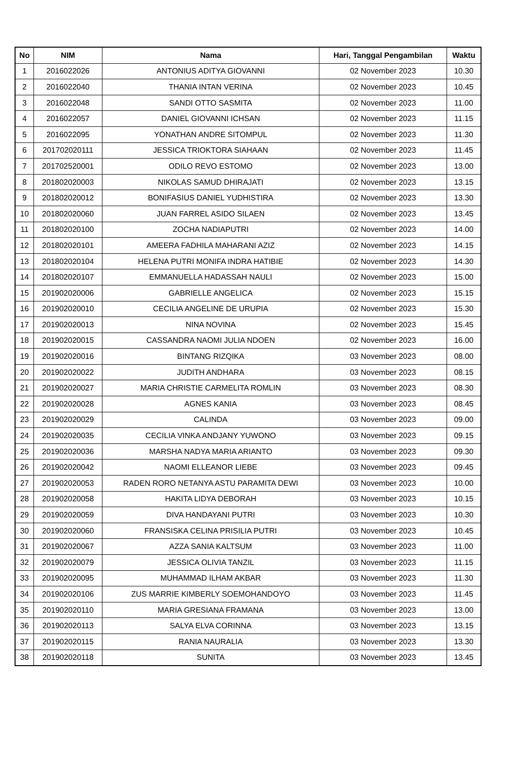| No | NIM | Nama | Hari, Tanggal Pengambilan | Waktu |
| --- | --- | --- | --- | --- |
| 1 | 2016022026 | ANTONIUS ADITYA GIOVANNI | 02 November 2023 | 10.30 |
| 2 | 2016022040 | THANIA INTAN VERINA | 02 November 2023 | 10.45 |
| 3 | 2016022048 | SANDI OTTO SASMITA | 02 November 2023 | 11.00 |
| 4 | 2016022057 | DANIEL GIOVANNI ICHSAN | 02 November 2023 | 11.15 |
| 5 | 2016022095 | YONATHAN ANDRE SITOMPUL | 02 November 2023 | 11.30 |
| 6 | 201702020111 | JESSICA TRIOKTORA SIAHAAN | 02 November 2023 | 11.45 |
| 7 | 201702520001 | ODILO REVO ESTOMO | 02 November 2023 | 13.00 |
| 8 | 201802020003 | NIKOLAS SAMUD DHIRAJATI | 02 November 2023 | 13.15 |
| 9 | 201802020012 | BONIFASIUS DANIEL YUDHISTIRA | 02 November 2023 | 13.30 |
| 10 | 201802020060 | JUAN FARREL ASIDO SILAEN | 02 November 2023 | 13.45 |
| 11 | 201802020100 | ZOCHA NADIAPUTRI | 02 November 2023 | 14.00 |
| 12 | 201802020101 | AMEERA FADHILA MAHARANI AZIZ | 02 November 2023 | 14.15 |
| 13 | 201802020104 | HELENA PUTRI MONIFA INDRA HATIBIE | 02 November 2023 | 14.30 |
| 14 | 201802020107 | EMMANUELLA HADASSAH NAULI | 02 November 2023 | 15.00 |
| 15 | 201902020006 | GABRIELLE ANGELICA | 02 November 2023 | 15.15 |
| 16 | 201902020010 | CECILIA ANGELINE DE URUPIA | 02 November 2023 | 15.30 |
| 17 | 201902020013 | NINA NOVINA | 02 November 2023 | 15.45 |
| 18 | 201902020015 | CASSANDRA NAOMI JULIA NDOEN | 02 November 2023 | 16.00 |
| 19 | 201902020016 | BINTANG RIZQIKA | 03 November 2023 | 08.00 |
| 20 | 201902020022 | JUDITH ANDHARA | 03 November 2023 | 08.15 |
| 21 | 201902020027 | MARIA CHRISTIE CARMELITA ROMLIN | 03 November 2023 | 08.30 |
| 22 | 201902020028 | AGNES KANIA | 03 November 2023 | 08.45 |
| 23 | 201902020029 | CALINDA | 03 November 2023 | 09.00 |
| 24 | 201902020035 | CECILIA VINKA ANDJANY YUWONO | 03 November 2023 | 09.15 |
| 25 | 201902020036 | MARSHA NADYA MARIA ARIANTO | 03 November 2023 | 09.30 |
| 26 | 201902020042 | NAOMI ELLEANOR LIEBE | 03 November 2023 | 09.45 |
| 27 | 201902020053 | RADEN RORO NETANYA ASTU PARAMITA DEWI | 03 November 2023 | 10.00 |
| 28 | 201902020058 | HAKITA LIDYA DEBORAH | 03 November 2023 | 10.15 |
| 29 | 201902020059 | DIVA HANDAYANI PUTRI | 03 November 2023 | 10.30 |
| 30 | 201902020060 | FRANSISKA CELINA PRISILIA PUTRI | 03 November 2023 | 10.45 |
| 31 | 201902020067 | AZZA SANIA KALTSUM | 03 November 2023 | 11.00 |
| 32 | 201902020079 | JESSICA OLIVIA TANZIL | 03 November 2023 | 11.15 |
| 33 | 201902020095 | MUHAMMAD ILHAM AKBAR | 03 November 2023 | 11.30 |
| 34 | 201902020106 | ZUS MARRIE KIMBERLY SOEMOHANDOYO | 03 November 2023 | 11.45 |
| 35 | 201902020110 | MARIA GRESIANA FRAMANA | 03 November 2023 | 13.00 |
| 36 | 201902020113 | SALYA ELVA CORINNA | 03 November 2023 | 13.15 |
| 37 | 201902020115 | RANIA NAURALIA | 03 November 2023 | 13.30 |
| 38 | 201902020118 | SUNITA | 03 November 2023 | 13.45 |